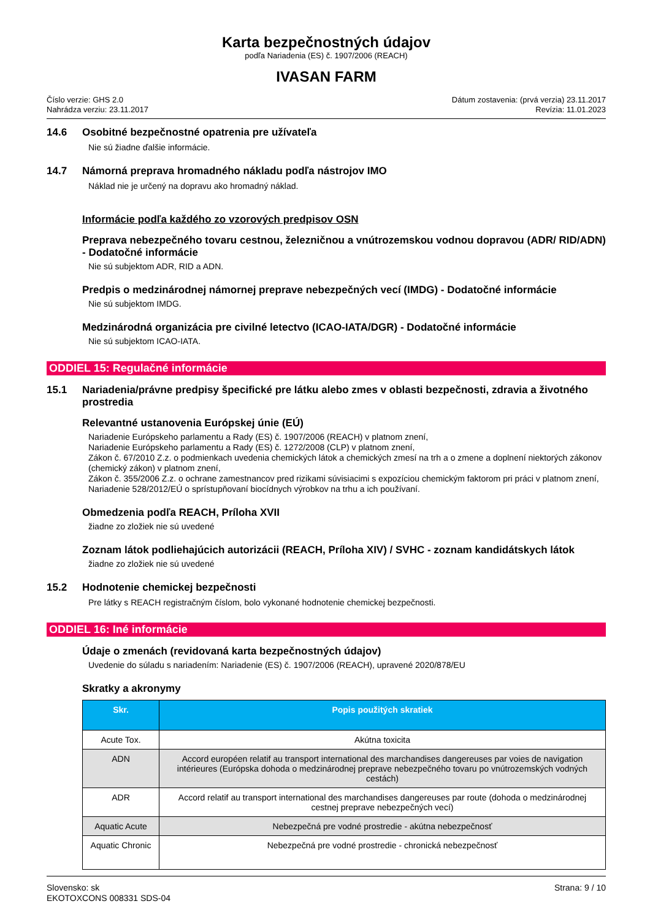Karta bezpečnostných údajov
podľa Nariadenia (ES) č. 1907/2006 (REACH)
IVASAN FARM
Číslo verzie: GHS 2.0
Nahrádza verziu: 23.11.2017
Dátum zostavenia: (prvá verzia) 23.11.2017
Revízia: 11.01.2023
14.6 Osobitné bezpečnostné opatrenia pre užívateľa
Nie sú žiadne ďalšie informácie.
14.7 Námorná preprava hromadného nákladu podľa nástrojov IMO
Náklad nie je určený na dopravu ako hromadný náklad.
Informácie podľa každého zo vzorových predpisov OSN
Preprava nebezpečného tovaru cestnou, železničnou a vnútrozemskou vodnou dopravou (ADR/ RID/ADN) - Dodatočné informácie
Nie sú subjektom ADR, RID a ADN.
Predpis o medzinárodnej námornej preprave nebezpečných vecí (IMDG) - Dodatočné informácie
Nie sú subjektom IMDG.
Medzinárodná organizácia pre civilné letectvo (ICAO-IATA/DGR) - Dodatočné informácie
Nie sú subjektom ICAO-IATA.
ODDIEL 15: Regulačné informácie
15.1 Nariadenia/právne predpisy špecifické pre látku alebo zmes v oblasti bezpečnosti, zdravia a životného prostredia
Relevantné ustanovenia Európskej únie (EÚ)
Nariadenie Európskeho parlamentu a Rady (ES) č. 1907/2006 (REACH) v platnom znení,
Nariadenie Európskeho parlamentu a Rady (ES) č. 1272/2008 (CLP) v platnom znení,
Zákon č. 67/2010 Z.z. o podmienkach uvedenia chemických látok a chemických zmesí na trh a o zmene a doplnení niektorých zákonov (chemický zákon) v platnom znení,
Zákon č. 355/2006 Z.z. o ochrane zamestnancov pred rizikami súvisiacimi s expozíciou chemickým faktorom pri práci v platnom znení,
Nariadenie 528/2012/EÚ o sprístupňovaní biocídnych výrobkov na trhu a ich používaní.
Obmedzenia podľa REACH, Príloha XVII
žiadne zo zložiek nie sú uvedené
Zoznam látok podliehajúcich autorizácii (REACH, Príloha XIV) / SVHC - zoznam kandidátskych látok
žiadne zo zložiek nie sú uvedené
15.2 Hodnotenie chemickej bezpečnosti
Pre látky s REACH registračným číslom, bolo vykonané hodnotenie chemickej bezpečnosti.
ODDIEL 16: Iné informácie
Údaje o zmenách (revidovaná karta bezpečnostných údajov)
Uvedenie do súladu s nariadením: Nariadenie (ES) č. 1907/2006 (REACH), upravené 2020/878/EU
Skratky a akronymy
| Skr. | Popis použitých skratiek |
| --- | --- |
| Acute Tox. | Akútna toxicita |
| ADN | Accord européen relatif au transport international des marchandises dangereuses par voies de navigation intérieures (Európska dohoda o medzinárodnej preprave nebezpečného tovaru po vnútrozemských vodných cestách) |
| ADR | Accord relatif au transport international des marchandises dangereuses par route (dohoda o medzinárodnej cestnej preprave nebezpečných vecí) |
| Aquatic Acute | Nebezpečná pre vodné prostredie - akútna nebezpečnosť |
| Aquatic Chronic | Nebezpečná pre vodné prostredie - chronická nebezpečnosť |
Slovensko: sk
EKOTOXCONS 008331 SDS-04
Strana: 9 / 10